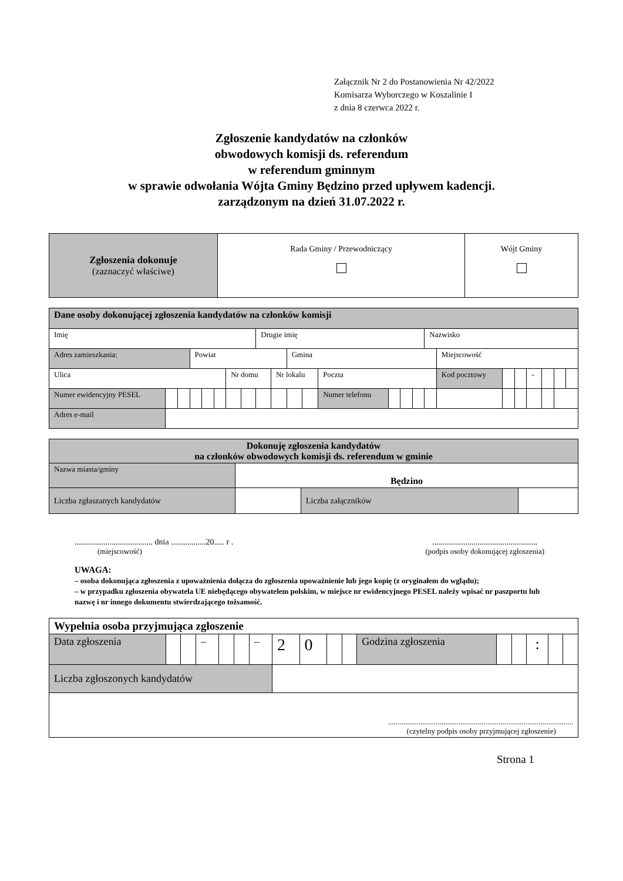Załącznik Nr 2 do Postanowienia Nr 42/2022
Komisarza Wyborczego w Koszalinie I
z dnia 8 czerwca 2022 r.
Zgłoszenie kandydatów na członków
obwodowych komisji ds. referendum
w referendum gminnym
w sprawie odwołania Wójta Gminy Będzino przed upływem kadencji.
zarządzonym na dzień 31.07.2022 r.
| Zgłoszenia dokonuje (zaznaczyć właściwe) | Rada Gminy / Przewodniczący | Wójt Gminy |
| Dane osoby dokonującej zgłoszenia kandydatów na członków komisji | | | | | | | | | | | | | | | | | | | | | | | |
| Imię | | | | | | | | Drugie imię | | | | | | | | Nazwisko | | | | | | | |
| Adres zamieszkania: | | | Powiat | | | | | | | Gmina | | | | | | | Miejscowość | | | | | | |
| Ulica | | | | | | Nr domu | | | Nr lokalu | | | Poczta | | | | | Kod pocztowy | | | - | | | |
| Numer ewidencyjny PESEL | | | | | | | | | | | | Numer telefonu | | | | | | | | | | | |
| Adres e-mail | | | | | | | | | | | | | | | | | | | | | | | |
| Dokonuję zgłoszenia kandydatów na członków obwodowych komisji ds. referendum w gminie | | | |
| Nazwa miasta/gminy | Będzino | | |
| Liczba zgłaszanych kandydatów | | Liczba załączników | |
...................................... dnia .................20..... r .
(miejscowość)
...................................................
(podpis osoby dokonującej zgłoszenia)
UWAGA:
– osoba dokonująca zgłoszenia z upoważnienia dołącza do zgłoszenia upoważnienie lub jego kopię (z oryginałem do wglądu);
– w przypadku zgłoszenia obywatela UE niebędącego obywatelem polskim, w miejsce nr ewidencyjnego PESEL należy wpisać nr paszportu lub nazwę i nr innego dokumentu stwierdzającego tożsamość.
| Wypełnia osoba przyjmująca zgłoszenie | | | | | | | | | | | | | | | | |
| Data zgłoszenia | | | – | | | – | 2 | 0 | | | Godzina zgłoszenia | | | : | | |
| Liczba zgłoszonych kandydatów | | | | | | | | | | | | | | | | |
| ................................................................................................. (czytelny podpis osoby przyjmującej zgłoszenie) | | | | | | | | | | | | | | | | |
Strona 1